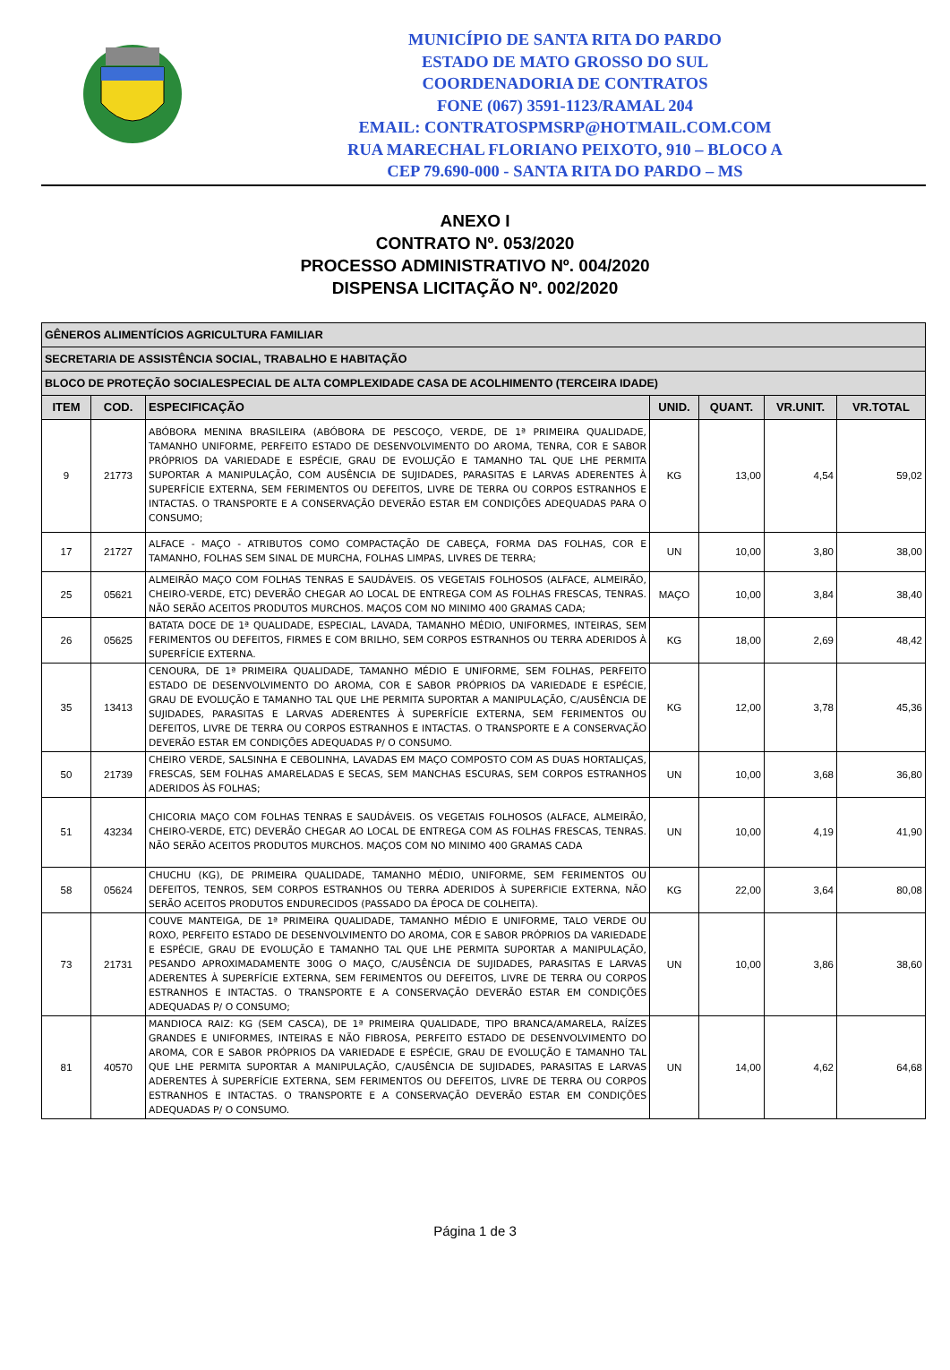MUNICÍPIO DE SANTA RITA DO PARDO
ESTADO DE MATO GROSSO DO SUL
COORDENADORIA DE CONTRATOS
FONE (067) 3591-1123/RAMAL 204
EMAIL: CONTRATOSPMSRP@HOTMAIL.COM.COM
RUA MARECHAL FLORIANO PEIXOTO, 910 – BLOCO A
CEP 79.690-000 - SANTA RITA DO PARDO – MS
ANEXO I
CONTRATO Nº. 053/2020
PROCESSO ADMINISTRATIVO Nº. 004/2020
DISPENSA LICITAÇÃO Nº. 002/2020
| GÊNEROS ALIMENTÍCIOS AGRICULTURA FAMILIAR | | | | | | |
| SECRETARIA DE ASSISTÊNCIA SOCIAL, TRABALHO E HABITAÇÃO | | | | | | |
| BLOCO DE PROTEÇÃO SOCIALESPECIAL DE ALTA COMPLEXIDADE CASA DE ACOLHIMENTO (TERCEIRA IDADE) | | | | | | |
| ITEM | COD. | ESPECIFICAÇÃO | UNID. | QUANT. | VR.UNIT. | VR.TOTAL |
| 9 | 21773 | ABÓBORA MENINA BRASILEIRA (ABÓBORA DE PESCOÇO, VERDE, DE 1ª PRIMEIRA QUALIDADE, TAMANHO UNIFORME, PERFEITO ESTADO DE DESENVOLVIMENTO DO AROMA, TENRA, COR E SABOR PRÓPRIOS DA VARIEDADE E ESPÉCIE, GRAU DE EVOLUÇÃO E TAMANHO TAL QUE LHE PERMITA SUPORTAR A MANIPULAÇÃO, COM AUSÊNCIA DE SUJIDADES, PARASITAS E LARVAS ADERENTES À SUPERFÍCIE EXTERNA, SEM FERIMENTOS OU DEFEITOS, LIVRE DE TERRA OU CORPOS ESTRANHOS E INTACTAS. O TRANSPORTE E A CONSERVAÇÃO DEVERÃO ESTAR EM CONDIÇÕES ADEQUADAS PARA O CONSUMO; | KG | 13,00 | 4,54 | 59,02 |
| 17 | 21727 | ALFACE - MAÇO - ATRIBUTOS COMO COMPACTAÇÃO DE CABEÇA, FORMA DAS FOLHAS, COR E TAMANHO, FOLHAS SEM SINAL DE MURCHA, FOLHAS LIMPAS, LIVRES DE TERRA; | UN | 10,00 | 3,80 | 38,00 |
| 25 | 05621 | ALMEIRÃO MAÇO COM FOLHAS TENRAS E SAUDÁVEIS. OS VEGETAIS FOLHOSOS (ALFACE, ALMEIRÃO, CHEIRO-VERDE, ETC) DEVERÃO CHEGAR AO LOCAL DE ENTREGA COM AS FOLHAS FRESCAS, TENRAS. NÃO SERÃO ACEITOS PRODUTOS MURCHOS. MAÇOS COM NO MINIMO 400 GRAMAS CADA; | MAÇO | 10,00 | 3,84 | 38,40 |
| 26 | 05625 | BATATA DOCE DE 1ª QUALIDADE, ESPECIAL, LAVADA, TAMANHO MÉDIO, UNIFORMES, INTEIRAS, SEM FERIMENTOS OU DEFEITOS, FIRMES E COM BRILHO, SEM CORPOS ESTRANHOS OU TERRA ADERIDOS À SUPERFÍCIE EXTERNA. | KG | 18,00 | 2,69 | 48,42 |
| 35 | 13413 | CENOURA, DE 1ª PRIMEIRA QUALIDADE, TAMANHO MÉDIO E UNIFORME, SEM FOLHAS, PERFEITO ESTADO DE DESENVOLVIMENTO DO AROMA, COR E SABOR PRÓPRIOS DA VARIEDADE E ESPÉCIE, GRAU DE EVOLUÇÃO E TAMANHO TAL QUE LHE PERMITA SUPORTAR A MANIPULAÇÃO, C/AUSÊNCIA DE SUJIDADES, PARASITAS E LARVAS ADERENTES À SUPERFÍCIE EXTERNA, SEM FERIMENTOS OU DEFEITOS, LIVRE DE TERRA OU CORPOS ESTRANHOS E INTACTAS. O TRANSPORTE E A CONSERVAÇÃO DEVERÃO ESTAR EM CONDIÇÕES ADEQUADAS P/ O CONSUMO. | KG | 12,00 | 3,78 | 45,36 |
| 50 | 21739 | CHEIRO VERDE, SALSINHA E CEBOLINHA, LAVADAS EM MAÇO COMPOSTO COM AS DUAS HORTALIÇAS, FRESCAS, SEM FOLHAS AMARELADAS E SECAS, SEM MANCHAS ESCURAS, SEM CORPOS ESTRANHOS ADERIDOS ÀS FOLHAS; | UN | 10,00 | 3,68 | 36,80 |
| 51 | 43234 | CHICORIA MAÇO COM FOLHAS TENRAS E SAUDÁVEIS. OS VEGETAIS FOLHOSOS (ALFACE, ALMEIRÃO, CHEIRO-VERDE, ETC) DEVERÃO CHEGAR AO LOCAL DE ENTREGA COM AS FOLHAS FRESCAS, TENRAS. NÃO SERÃO ACEITOS PRODUTOS MURCHOS. MAÇOS COM NO MINIMO 400 GRAMAS CADA | UN | 10,00 | 4,19 | 41,90 |
| 58 | 05624 | CHUCHU (KG), DE PRIMEIRA QUALIDADE, TAMANHO MÉDIO, UNIFORME, SEM FERIMENTOS OU DEFEITOS, TENROS, SEM CORPOS ESTRANHOS OU TERRA ADERIDOS À SUPERFICIE EXTERNA, NÃO SERÃO ACEITOS PRODUTOS ENDURECIDOS (PASSADO DA ÉPOCA DE COLHEITA). | KG | 22,00 | 3,64 | 80,08 |
| 73 | 21731 | COUVE MANTEIGA, DE 1ª PRIMEIRA QUALIDADE, TAMANHO MÉDIO E UNIFORME, TALO VERDE OU ROXO, PERFEITO ESTADO DE DESENVOLVIMENTO DO AROMA, COR E SABOR PRÓPRIOS DA VARIEDADE E ESPÉCIE, GRAU DE EVOLUÇÃO E TAMANHO TAL QUE LHE PERMITA SUPORTAR A MANIPULAÇÃO, PESANDO APROXIMADAMENTE 300G O MAÇO, C/AUSÊNCIA DE SUJIDADES, PARASITAS E LARVAS ADERENTES À SUPERFÍCIE EXTERNA, SEM FERIMENTOS OU DEFEITOS, LIVRE DE TERRA OU CORPOS ESTRANHOS E INTACTAS. O TRANSPORTE E A CONSERVAÇÃO DEVERÃO ESTAR EM CONDIÇÕES ADEQUADAS P/ O CONSUMO; | UN | 10,00 | 3,86 | 38,60 |
| 81 | 40570 | MANDIOCA RAIZ: KG (SEM CASCA), DE 1ª PRIMEIRA QUALIDADE, TIPO BRANCA/AMARELA, RAÍZES GRANDES E UNIFORMES, INTEIRAS E NÃO FIBROSA, PERFEITO ESTADO DE DESENVOLVIMENTO DO AROMA, COR E SABOR PRÓPRIOS DA VARIEDADE E ESPÉCIE, GRAU DE EVOLUÇÃO E TAMANHO TAL QUE LHE PERMITA SUPORTAR A MANIPULAÇÃO, C/AUSÊNCIA DE SUJIDADES, PARASITAS E LARVAS ADERENTES À SUPERFÍCIE EXTERNA, SEM FERIMENTOS OU DEFEITOS, LIVRE DE TERRA OU CORPOS ESTRANHOS E INTACTAS. O TRANSPORTE E A CONSERVAÇÃO DEVERÃO ESTAR EM CONDIÇÕES ADEQUADAS P/ O CONSUMO. | UN | 14,00 | 4,62 | 64,68 |
Página 1 de 3